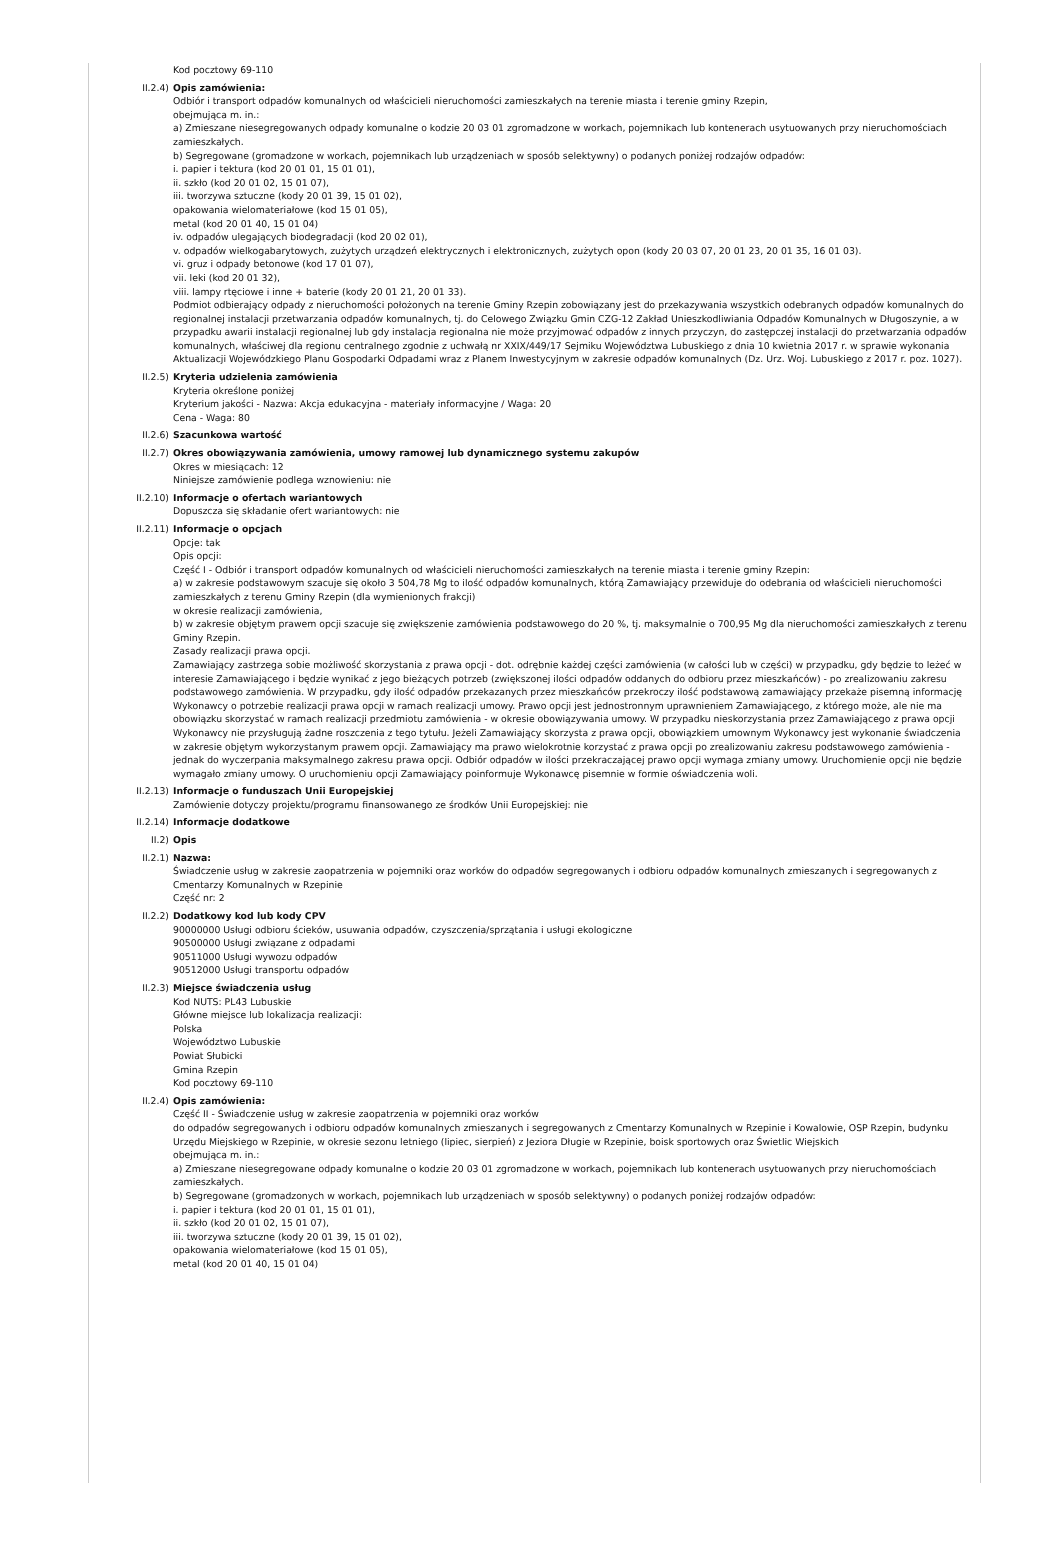Kod pocztowy 69-110
II.2.4) Opis zamówienia:
Odbiór i transport odpadów komunalnych od właścicieli nieruchomości zamieszkałych na terenie miasta i terenie gminy Rzepin,
obejmująca m. in.:
a) Zmieszane niesegregowanych odpady komunalne o kodzie 20 03 01 zgromadzone w workach, pojemnikach lub kontenerach usytuowanych przy nieruchomościach zamieszkałych.
b) Segregowane (gromadzone w workach, pojemnikach lub urządzeniach w sposób selektywny) o podanych poniżej rodzajów odpadów:
i. papier i tektura (kod 20 01 01, 15 01 01),
ii. szkło (kod 20 01 02, 15 01 07),
iii. tworzywa sztuczne (kody 20 01 39, 15 01 02),
opakowania wielomateriałowe (kod 15 01 05),
metal (kod 20 01 40, 15 01 04)
iv. odpadów ulegających biodegradacji (kod 20 02 01),
v. odpadów wielkogabarytowych, zużytych urządzeń elektrycznych i elektronicznych, zużytych opon (kody 20 03 07, 20 01 23, 20 01 35, 16 01 03).
vi. gruz i odpady betonowe (kod 17 01 07),
vii. leki (kod 20 01 32),
viii. lampy rtęciowe i inne + baterie (kody 20 01 21, 20 01 33).
Podmiot odbierający odpady z nieruchomości położonych na terenie Gminy Rzepin zobowiązany jest do przekazywania wszystkich odebranych odpadów komunalnych do regionalnej instalacji przetwarzania odpadów komunalnych, tj. do Celowego Związku Gmin CZG-12 Zakład Unieszkodliwiania Odpadów Komunalnych w Długoszynie, a w przypadku awarii instalacji regionalnej lub gdy instalacja regionalna nie może przyjmować odpadów z innych przyczyn, do zastępczej instalacji do przetwarzania odpadów komunalnych, właściwej dla regionu centralnego zgodnie z uchwałą nr XXIX/449/17 Sejmiku Województwa Lubuskiego z dnia 10 kwietnia 2017 r. w sprawie wykonania Aktualizacji Wojewódzkiego Planu Gospodarki Odpadami wraz z Planem Inwestycyjnym w zakresie odpadów komunalnych (Dz. Urz. Woj. Lubuskiego z 2017 r. poz. 1027).
II.2.5) Kryteria udzielenia zamówienia
Kryteria określone poniżej
Kryterium jakości - Nazwa: Akcja edukacyjna - materiały informacyjne / Waga: 20
Cena - Waga: 80
II.2.6) Szacunkowa wartość
II.2.7) Okres obowiązywania zamówienia, umowy ramowej lub dynamicznego systemu zakupów
Okres w miesiącach: 12
Niniejsze zamówienie podlega wznowieniu: nie
II.2.10) Informacje o ofertach wariantowych
Dopuszcza się składanie ofert wariantowych: nie
II.2.11) Informacje o opcjach
Opcje: tak
Opis opcji:
Część I - Odbiór i transport odpadów komunalnych od właścicieli nieruchomości zamieszkałych na terenie miasta i terenie gminy Rzepin:
a) w zakresie podstawowym szacuje się około 3 504,78 Mg to ilość odpadów komunalnych, którą Zamawiający przewiduje do odebrania od właścicieli nieruchomości zamieszkałych z terenu Gminy Rzepin (dla wymienionych frakcji)
w okresie realizacji zamówienia,
b) w zakresie objętym prawem opcji szacuje się zwiększenie zamówienia podstawowego do 20 %, tj. maksymalnie o 700,95 Mg dla nieruchomości zamieszkałych z terenu Gminy Rzepin.
Zasady realizacji prawa opcji.
Zamawiający zastrzega sobie możliwość skorzystania z prawa opcji - dot. odrębnie każdej części zamówienia (w całości lub w części) w przypadku, gdy będzie to leżeć w interesie Zamawiającego i będzie wynikać z jego bieżących potrzeb (zwiększonej ilości odpadów oddanych do odbioru przez mieszkańców) - po zrealizowaniu zakresu podstawowego zamówienia. W przypadku, gdy ilość odpadów przekazanych przez mieszkańców przekroczy ilość podstawową zamawiający przekaże pisemną informację Wykonawcy o potrzebie realizacji prawa opcji w ramach realizacji umowy. Prawo opcji jest jednostronnym uprawnieniem Zamawiającego, z którego może, ale nie ma obowiązku skorzystać w ramach realizacji przedmiotu zamówienia - w okresie obowiązywania umowy. W przypadku nieskorzystania przez Zamawiającego z prawa opcji Wykonawcy nie przysługują żadne roszczenia z tego tytułu. Jeżeli Zamawiający skorzysta z prawa opcji, obowiązkiem umownym Wykonawcy jest wykonanie świadczenia w zakresie objętym wykorzystanym prawem opcji. Zamawiający ma prawo wielokrotnie korzystać z prawa opcji po zrealizowaniu zakresu podstawowego zamówienia - jednak do wyczerpania maksymalnego zakresu prawa opcji. Odbiór odpadów w ilości przekraczającej prawo opcji wymaga zmiany umowy. Uruchomienie opcji nie będzie wymagało zmiany umowy. O uruchomieniu opcji Zamawiający poinformuje Wykonawcę pisemnie w formie oświadczenia woli.
II.2.13) Informacje o funduszach Unii Europejskiej
Zamówienie dotyczy projektu/programu finansowanego ze środków Unii Europejskiej: nie
II.2.14) Informacje dodatkowe
II.2) Opis
II.2.1) Nazwa:
Świadczenie usług w zakresie zaopatrzenia w pojemniki oraz worków do odpadów segregowanych i odbioru odpadów komunalnych zmieszanych i segregowanych z Cmentarzy Komunalnych w Rzepinie
Część nr: 2
II.2.2) Dodatkowy kod lub kody CPV
90000000 Usługi odbioru ścieków, usuwania odpadów, czyszczenia/sprzątania i usługi ekologiczne
90500000 Usługi związane z odpadami
90511000 Usługi wywozu odpadów
90512000 Usługi transportu odpadów
II.2.3) Miejsce świadczenia usług
Kod NUTS: PL43 Lubuskie
Główne miejsce lub lokalizacja realizacji:
Polska
Województwo Lubuskie
Powiat Słubicki
Gmina Rzepin
Kod pocztowy 69-110
II.2.4) Opis zamówienia:
Część II - Świadczenie usług w zakresie zaopatrzenia w pojemniki oraz worków
do odpadów segregowanych i odbioru odpadów komunalnych zmieszanych i segregowanych z Cmentarzy Komunalnych w Rzepinie i Kowalowie, OSP Rzepin, budynku Urzędu Miejskiego w Rzepinie, w okresie sezonu letniego (lipiec, sierpień) z Jeziora Długie w Rzepinie, boisk sportowych oraz Świetlic Wiejskich
obejmująca m. in.:
a) Zmieszane niesegregowane odpady komunalne o kodzie 20 03 01 zgromadzone w workach, pojemnikach lub kontenerach usytuowanych przy nieruchomościach zamieszkałych.
b) Segregowane (gromadzonych w workach, pojemnikach lub urządzeniach w sposób selektywny) o podanych poniżej rodzajów odpadów:
i. papier i tektura (kod 20 01 01, 15 01 01),
ii. szkło (kod 20 01 02, 15 01 07),
iii. tworzywa sztuczne (kody 20 01 39, 15 01 02),
opakowania wielomateriałowe (kod 15 01 05),
metal (kod 20 01 40, 15 01 04)